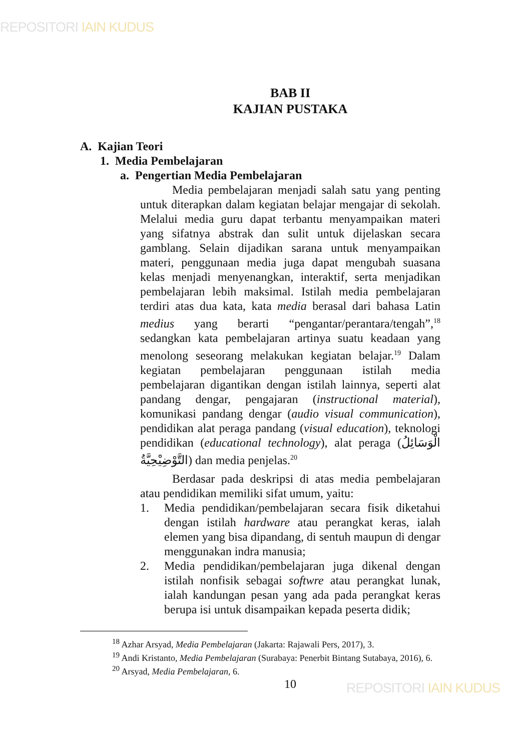REPOSITORI IAIN KUDUS
BAB II
KAJIAN PUSTAKA
A. Kajian Teori
1. Media Pembelajaran
a. Pengertian Media Pembelajaran
Media pembelajaran menjadi salah satu yang penting untuk diterapkan dalam kegiatan belajar mengajar di sekolah. Melalui media guru dapat terbantu menyampaikan materi yang sifatnya abstrak dan sulit untuk dijelaskan secara gamblang. Selain dijadikan sarana untuk menyampaikan materi, penggunaan media juga dapat mengubah suasana kelas menjadi menyenangkan, interaktif, serta menjadikan pembelajaran lebih maksimal. Istilah media pembelajaran terdiri atas dua kata, kata media berasal dari bahasa Latin medius yang berarti “pengantar/perantara/tengah”,<sup>18</sup> sedangkan kata pembelajaran artinya suatu keadaan yang menolong seseorang melakukan kegiatan belajar.<sup>19</sup> Dalam kegiatan pembelajaran penggunaan istilah media pembelajaran digantikan dengan istilah lainnya, seperti alat pandang dengar, pengajaran (instructional material), komunikasi pandang dengar (audio visual communication), pendidikan alat peraga pandang (visual education), teknologi pendidikan (educational technology), alat peraga (الْوَسَائِلُ التَّوْضِيْحِيَّةُ) dan media penjelas.<sup>20</sup>
Berdasar pada deskripsi di atas media pembelajaran atau pendidikan memiliki sifat umum, yaitu:
1. Media pendidikan/pembelajaran secara fisik diketahui dengan istilah hardware atau perangkat keras, ialah elemen yang bisa dipandang, di sentuh maupun di dengar menggunakan indra manusia;
2. Media pendidikan/pembelajaran juga dikenal dengan istilah nonfisik sebagai softwre atau perangkat lunak, ialah kandungan pesan yang ada pada perangkat keras berupa isi untuk disampaikan kepada peserta didik;
<sup>18</sup> Azhar Arsyad, Media Pembelajaran (Jakarta: Rajawali Pers, 2017), 3.
<sup>19</sup> Andi Kristanto, Media Pembelajaran (Surabaya: Penerbit Bintang Sutabaya, 2016), 6.
<sup>20</sup> Arsyad, Media Pembelajaran, 6.
10
REPOSITORI IAIN KUDUS